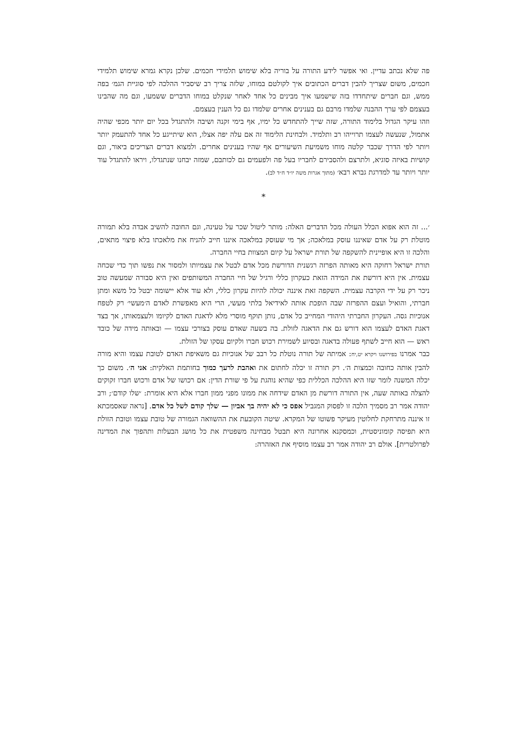פה שלא נכתב עדיין. ואי אפשר לידע התורה על בוריה בלא שימוש תלמידי חכמים. שלכן נקרא גמרא שימוש תלמידי חכמים, משום שצריך להבין דברים הכתובים איך לקולטם במוחו, שלזה צריך רב שיסביר ההלכה לפי סוגיית הגמ׳ בפה ממש, וגם חברים שיתחדדו בזה שישמעו איך מבינים כל אחד לאחר שנקלט במוחו הדברים ששמעו, וגם מה שהבינו בעצמם לפי ערך ההבנה שלמדו מרבם גם בענינים אחרים שלמדו גם כל הענין בעצמם.
וזהו עיקר הגדול בלימוד התורה, שזה שייך להתחדש כל ימיו, אף בימי זקנה ושיבה ולהתגדל בכל יום יותר מכפי שהיה אתמול, שנעשה לעצמו תרוייהו רב ותלמיד. ולבחינת הלימוד זה אם עלה יפה אצלו, הוא שיתייגע כל אחד להתעמק יותר ויותר לפי הדרך שכבר קלטה מוחו משמיעת השיעורים אף שהיו בענינים אחרים. ולמצוא דברים הצריכים ביאור, וגם קושיות באיזה סוגיא, ולתרצם ולהסבירם לחבריו בעל פה ולפעמים גם לכותבם, שמזה יבחנו שנתגדלו, ויראו להתגדל עוד יותר ויותר עד למדרגת גברא רבא׳ (מתוך אגרות משה יו״ד ח״ד לב).
*
׳... זה הוא אפוא הכלל העולה מכל הדברים האלה: מותר ליטול שכר על טעינה, וגם החובה להשיב אבדה בלא תמורה מוטלת רק על אדם שאיננו עוסק במלאכה; אך מי שעוסק במלאכה איננו חייב להניח את מלאכתו בלא פיצוי מתאים, והלכה זו היא אופיינית להשקפה של תורת ישראל על קיום המצוות בחיי החברה.
תורת ישראל רחוקה היא מאותה הפרזה רגשנית הדורשת מכל אדם לבטל את עצמיותו ולמסור את נפשו תוך כדי שכחה עצמית. אין היא דורשת את המידה הזאת כעקרון כללי ורגיל של חיי החברה המשותפים ואין היא סבורה שמעשה טוב ניכר רק על ידי הקרבה עצמית. השקפה זאת איננה יכולה להיות עקרון כללי, ולא עוד אלא יישומה יבטל כל משא ומתן חברתי, והואיל ועצם ההפרזה שבה הופכת אותה לאידיאל בלתי מעשי, הרי היא מאפשרת לאדם ה׳מעשי׳ רק לטפח אנוכיות גסה. העקרון החברתי היהודי המחייב כל אדם, נותן תוקף מוסרי מלא לדאגת האדם לקיומו ולעצמאותו, אך בצד דאגת האדם לעצמו הוא דורש גם את הדאגה לזולת. בה בשעה שאדם עוסק בצורכי עצמו — ובאותה מידה של כובד ראש — הוא חייב לשתף פעולה בדאגה ובסיוע לשמירת רכוש חברו ולקיום עסקו של הזולת.
כבר אמרנו בפירושנו ויקרא יט,יח: אמיתה של תורה נוטלת כל רבב של אנוכיות גם משאיפת האדם לטובת עצמו והיא מורה להבין אותה כחובה וכמצות ה׳. רק תורה זו יכלה לחתום את ואהבת לרעך כמוך בחותמת האלקית: אני ה׳. משום כך יכלה המשנה לומר שזו היא ההלכה הכללית כפי שהיא נוהגת על פי שורת הדין: אם רכושו של אדם ורכוש חברו זקוקים להצלה באותה שעה, אין התורה דורשת מן האדם שידחה את ממונו מפני ממון חברו אלא היא אומרת: ׳שלו קודם׳; ורב יהודה אמר רב מסמיך הלכה זו לפסוק המגביל אפס כי לא יהיה בך אביון — שלך קודם לשל כל אדם. [נראה שאסמכתא זו איננה מתרחקת לחלוטין מעיקר פשוטו של המקרא. שיטה הקובעת את ההשוואה הגמורה של טובת עצמו וטובת הזולת היא תפיסה קומוניסטית, וכמסקנא אחרונה היא תבטל מבחינה משפטית את כל מושג הבעלות ותהפוך את המדינה לפרולטרית]. אולם רב יהודה אמר רב עצמו מוסיף את האזהרה: